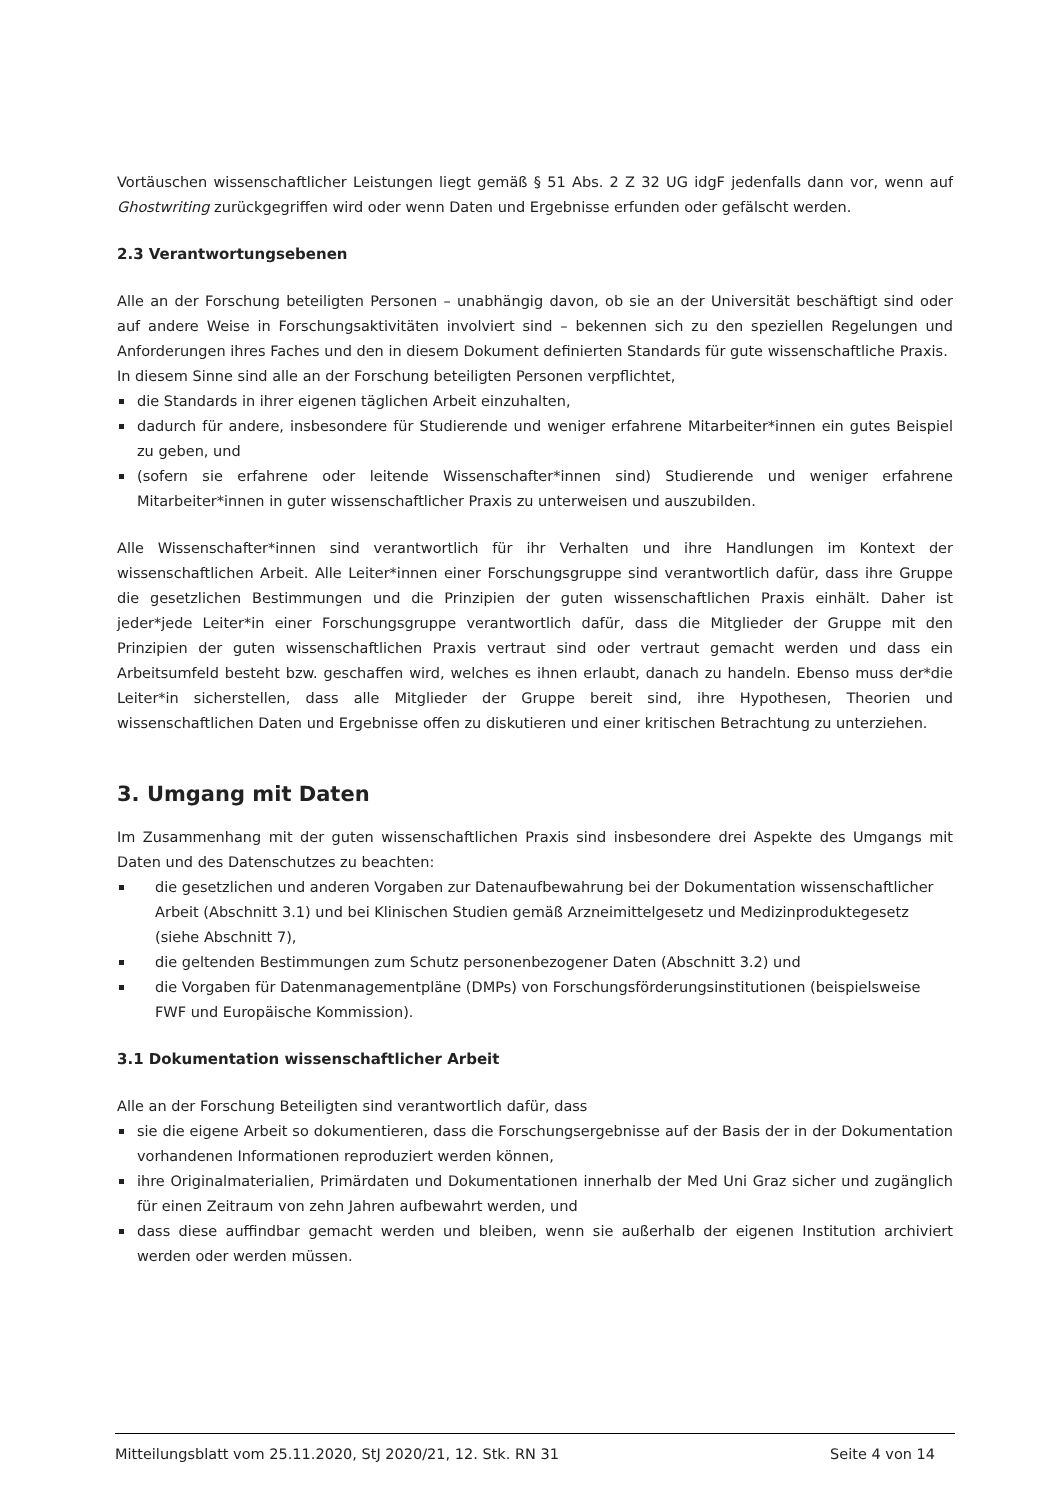Vortäuschen wissenschaftlicher Leistungen liegt gemäß § 51 Abs. 2 Z 32 UG idgF jedenfalls dann vor, wenn auf Ghostwriting zurückgegriffen wird oder wenn Daten und Ergebnisse erfunden oder gefälscht werden.
2.3 Verantwortungsebenen
Alle an der Forschung beteiligten Personen – unabhängig davon, ob sie an der Universität beschäftigt sind oder auf andere Weise in Forschungsaktivitäten involviert sind – bekennen sich zu den speziellen Regelungen und Anforderungen ihres Faches und den in diesem Dokument definierten Standards für gute wissenschaftliche Praxis.
In diesem Sinne sind alle an der Forschung beteiligten Personen verpflichtet,
die Standards in ihrer eigenen täglichen Arbeit einzuhalten,
dadurch für andere, insbesondere für Studierende und weniger erfahrene Mitarbeiter*innen ein gutes Beispiel zu geben, und
(sofern sie erfahrene oder leitende Wissenschafter*innen sind) Studierende und weniger erfahrene Mitarbeiter*innen in guter wissenschaftlicher Praxis zu unterweisen und auszubilden.
Alle Wissenschafter*innen sind verantwortlich für ihr Verhalten und ihre Handlungen im Kontext der wissenschaftlichen Arbeit. Alle Leiter*innen einer Forschungsgruppe sind verantwortlich dafür, dass ihre Gruppe die gesetzlichen Bestimmungen und die Prinzipien der guten wissenschaftlichen Praxis einhält. Daher ist jeder*jede Leiter*in einer Forschungsgruppe verantwortlich dafür, dass die Mitglieder der Gruppe mit den Prinzipien der guten wissenschaftlichen Praxis vertraut sind oder vertraut gemacht werden und dass ein Arbeitsumfeld besteht bzw. geschaffen wird, welches es ihnen erlaubt, danach zu handeln. Ebenso muss der*die Leiter*in sicherstellen, dass alle Mitglieder der Gruppe bereit sind, ihre Hypothesen, Theorien und wissenschaftlichen Daten und Ergebnisse offen zu diskutieren und einer kritischen Betrachtung zu unterziehen.
3. Umgang mit Daten
Im Zusammenhang mit der guten wissenschaftlichen Praxis sind insbesondere drei Aspekte des Umgangs mit Daten und des Datenschutzes zu beachten:
die gesetzlichen und anderen Vorgaben zur Datenaufbewahrung bei der Dokumentation wissenschaftlicher Arbeit (Abschnitt 3.1) und bei Klinischen Studien gemäß Arzneimittelgesetz und Medizinproduktegesetz (siehe Abschnitt 7),
die geltenden Bestimmungen zum Schutz personenbezogener Daten (Abschnitt 3.2) und
die Vorgaben für Datenmanagementpläne (DMPs) von Forschungsförderungsinstitutionen (beispielsweise FWF und Europäische Kommission).
3.1 Dokumentation wissenschaftlicher Arbeit
Alle an der Forschung Beteiligten sind verantwortlich dafür, dass
sie die eigene Arbeit so dokumentieren, dass die Forschungsergebnisse auf der Basis der in der Dokumentation vorhandenen Informationen reproduziert werden können,
ihre Originalmaterialien, Primärdaten und Dokumentationen innerhalb der Med Uni Graz sicher und zugänglich für einen Zeitraum von zehn Jahren aufbewahrt werden, und
dass diese auffindbar gemacht werden und bleiben, wenn sie außerhalb der eigenen Institution archiviert werden oder werden müssen.
Mitteilungsblatt vom 25.11.2020, StJ 2020/21, 12. Stk. RN 31 Seite 4 von 14